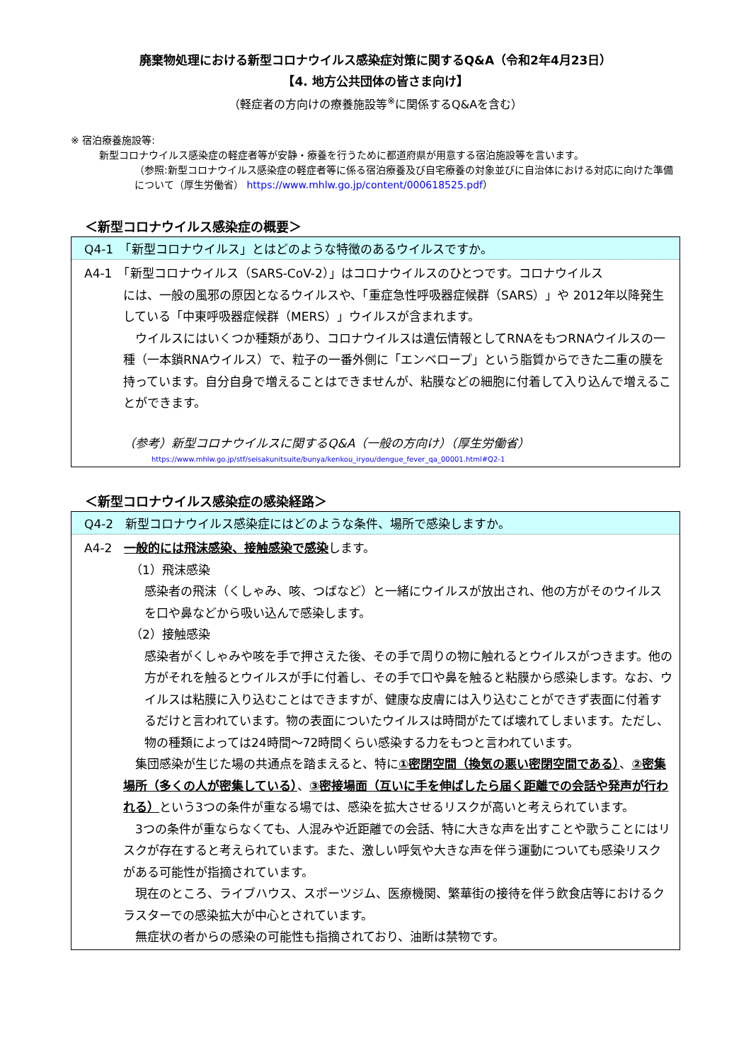廃棄物処理における新型コロナウイルス感染症対策に関するQ&A（令和2年4月23日）
【4. 地方公共団体の皆さま向け】
（軽症者の方向けの療養施設等<sup>※</sup>に関係するQ&Aを含む）
※ 宿泊療養施設等:
新型コロナウイルス感染症の軽症者等が安静・療養を行うために都道府県が用意する宿泊施設等を言います。
（参照:新型コロナウイルス感染症の軽症者等に係る宿泊療養及び自宅療養の対象並びに自治体における対応に向けた準備について（厚生労働省） https://www.mhlw.go.jp/content/000618525.pdf）
＜新型コロナウイルス感染症の概要＞
Q4-1　「新型コロナウイルス」とはどのような特徴のあるウイルスですか。
A4-1　「新型コロナウイルス（SARS-CoV-2）」はコロナウイルスのひとつです。コロナウイルス
には、一般の風邪の原因となるウイルスや、「重症急性呼吸器症候群（SARS）」や 2012年以降発生している「中東呼吸器症候群（MERS）」ウイルスが含まれます。
　ウイルスにはいくつか種類があり、コロナウイルスは遺伝情報としてRNAをもつRNAウイルスの一種（一本鎖RNAウイルス）で、粒子の一番外側に「エンベロープ」という脂質からできた二重の膜を持っています。自分自身で増えることはできませんが、粘膜などの細胞に付着して入り込んで増えることができます。
（参考）新型コロナウイルスに関するQ&A（一般の方向け）（厚生労働省）
https://www.mhlw.go.jp/stf/seisakunitsuite/bunya/kenkou_iryou/dengue_fever_qa_00001.html#Q2-1
＜新型コロナウイルス感染症の感染経路＞
Q4-2　新型コロナウイルス感染症にはどのような条件、場所で感染しますか。
A4-2　一般的には飛沫感染、接触感染で感染します。
（1）飛沫感染
感染者の飛沫（くしゃみ、咳、つばなど）と一緒にウイルスが放出され、他の方がそのウイルスを口や鼻などから吸い込んで感染します。
（2）接触感染
感染者がくしゃみや咳を手で押さえた後、その手で周りの物に触れるとウイルスがつきます。他の方がそれを触るとウイルスが手に付着し、その手で口や鼻を触ると粘膜から感染します。なお、ウイルスは粘膜に入り込むことはできますが、健康な皮膚には入り込むことができず表面に付着するだけと言われています。物の表面についたウイルスは時間がたてば壊れてしまいます。ただし、物の種類によっては24時間～72時間くらい感染する力をもつと言われています。
　集団感染が生じた場の共通点を踏まえると、特に①密閉空間（換気の悪い密閉空間である）、②密集場所（多くの人が密集している）、③密接場面（互いに手を伸ばしたら届く距離での会話や発声が行われる）という3つの条件が重なる場では、感染を拡大させるリスクが高いと考えられています。
　3つの条件が重ならなくても、人混みや近距離での会話、特に大きな声を出すことや歌うことにはリスクが存在すると考えられています。また、激しい呼気や大きな声を伴う運動についても感染リスクがある可能性が指摘されています。
　現在のところ、ライブハウス、スポーツジム、医療機関、繁華街の接待を伴う飲食店等におけるクラスターでの感染拡大が中心とされています。
　無症状の者からの感染の可能性も指摘されており、油断は禁物です。